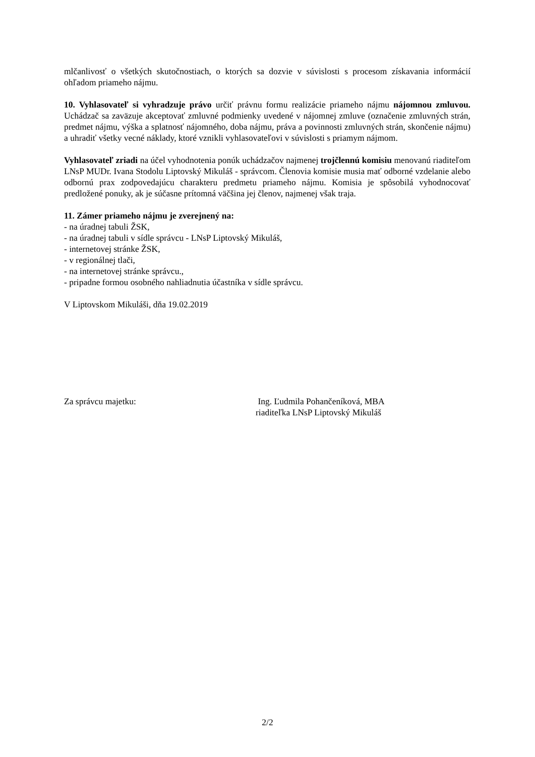mlčanlivosť o všetkých skutočnostiach, o ktorých sa dozvie v súvislosti s procesom získavania informácií ohľadom priameho nájmu.
10. Vyhlasovateľ si vyhradzuje právo určiť právnu formu realizácie priameho nájmu nájomnou zmluvou. Uchádzač sa zaväzuje akceptovať zmluvné podmienky uvedené v nájomnej zmluve (označenie zmluvných strán, predmet nájmu, výška a splatnosť nájomného, doba nájmu, práva a povinnosti zmluvných strán, skončenie nájmu) a uhradiť všetky vecné náklady, ktoré vznikli vyhlasovateľovi v súvislosti s priamym nájmom.
Vyhlasovateľ zriadi na účel vyhodnotenia ponúk uchádzačov najmenej trojčlennú komisiu menovanú riaditeľom LNsP MUDr. Ivana Stodolu Liptovský Mikuláš - správcom. Členovia komisie musia mať odborné vzdelanie alebo odbornú prax zodpovedajúcu charakteru predmetu priameho nájmu. Komisia je spôsobilá vyhodnocovať predložené ponuky, ak je súčasne prítomná väčšina jej členov, najmenej však traja.
11. Zámer priameho nájmu je zverejnený na:
- na úradnej tabuli ŽSK,
- na úradnej tabuli v sídle správcu - LNsP Liptovský Mikuláš,
- internetovej stránke ŽSK,
- v regionálnej tlači,
- na internetovej stránke správcu.,
- pripadne formou osobného nahliadnutia účastníka v sídle správcu.
V Liptovskom Mikuláši, dňa 19.02.2019
Za správcu majetku: Ing. Ľudmila Pohančeníková, MBA
riaditeľka LNsP Liptovský Mikuláš
2/2